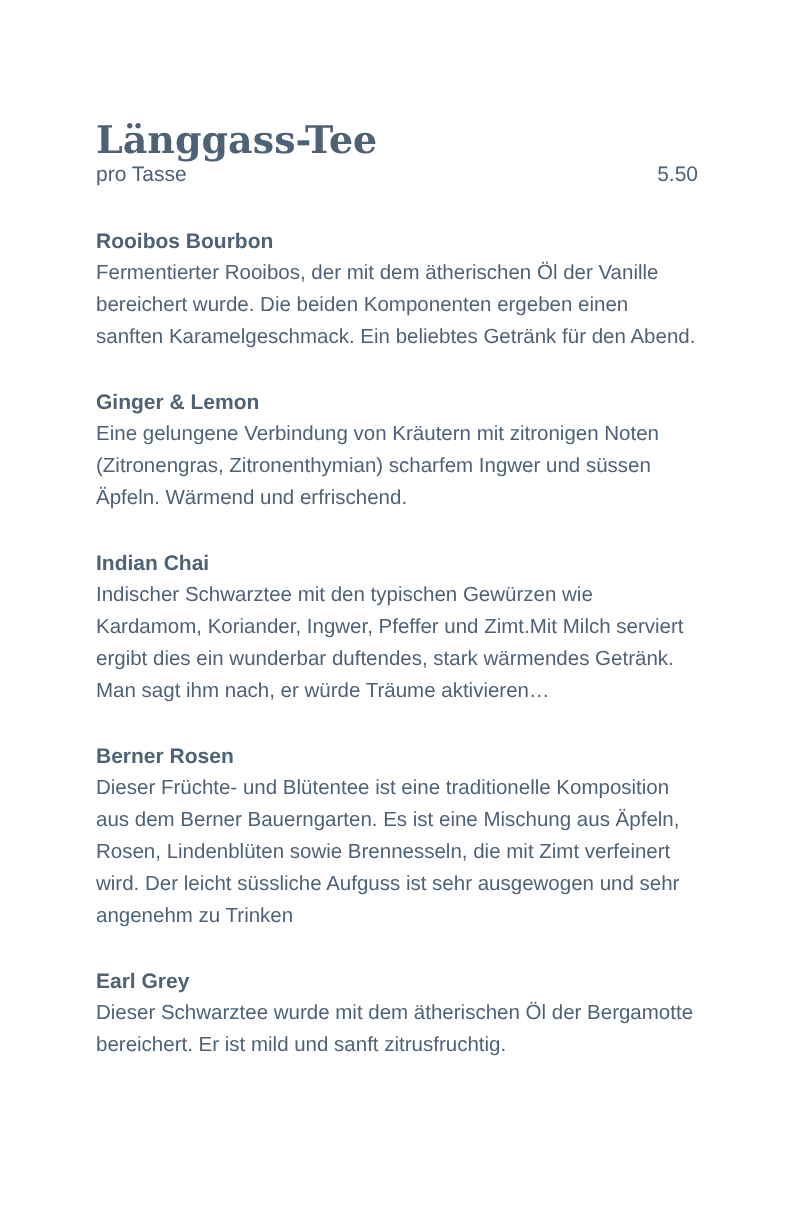Länggass-Tee
pro Tasse 5.50
Rooibos Bourbon
Fermentierter Rooibos, der mit dem ätherischen Öl der Vanille bereichert wurde. Die beiden Komponenten ergeben einen sanften Karamelgeschmack. Ein beliebtes Getränk für den Abend.
Ginger & Lemon
Eine gelungene Verbindung von Kräutern mit zitronigen Noten (Zitronengras, Zitronenthymian) scharfem Ingwer und süssen Äpfeln. Wärmend und erfrischend.
Indian Chai
Indischer Schwarztee mit den typischen Gewürzen wie Kardamom, Koriander, Ingwer, Pfeffer und Zimt.Mit Milch serviert ergibt dies ein wunderbar duftendes, stark wärmendes Getränk. Man sagt ihm nach, er würde Träume aktivieren…
Berner Rosen
Dieser Früchte- und Blütentee ist eine traditionelle Komposition aus dem Berner Bauerngarten. Es ist eine Mischung aus Äpfeln, Rosen, Lindenblüten sowie Brennesseln, die mit Zimt verfeinert wird. Der leicht süssliche Aufguss ist sehr ausgewogen und sehr angenehm zu Trinken
Earl Grey
Dieser Schwarztee wurde mit dem ätherischen Öl der Bergamotte bereichert. Er ist mild und sanft zitrusfruchtig.